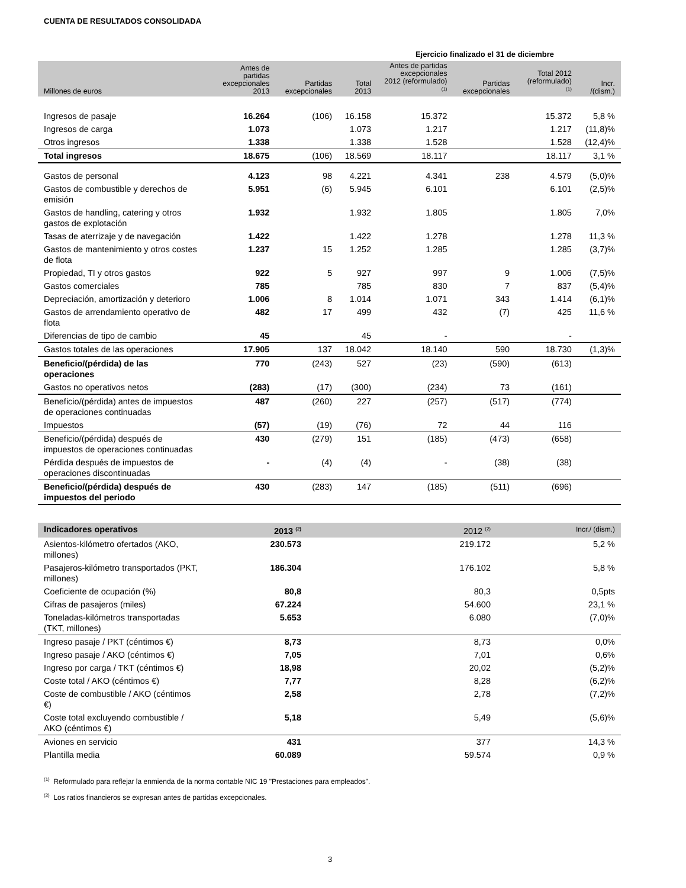CUENTA DE RESULTADOS CONSOLIDADA
| | Ejercicio finalizado el 31 de diciembre | | | | | | |
| --- | --- | --- | --- | --- | --- | --- | --- |
| Millones de euros | Antes de partidas excepcionales 2013 | Partidas excepcionales | Total 2013 | Antes de partidas excepcionales 2012 (reformulado) <sup>(1)</sup> | Partidas excepcionales | Total 2012 (reformulado) <sup>(1)</sup> | Incr. /(dism.) |
| Ingresos de pasaje | 16.264 | (106) | 16.158 | 15.372 | | 15.372 | 5,8 % |
| Ingresos de carga | 1.073 | | 1.073 | 1.217 | | 1.217 | (11,8)% |
| Otros ingresos | 1.338 | | 1.338 | 1.528 | | 1.528 | (12,4)% |
| Total ingresos | 18.675 | (106) | 18.569 | 18.117 | | 18.117 | 3,1 % |
| Gastos de personal | 4.123 | 98 | 4.221 | 4.341 | 238 | 4.579 | (5,0)% |
| Gastos de combustible y derechos de emisión | 5.951 | (6) | 5.945 | 6.101 | | 6.101 | (2,5)% |
| Gastos de handling, catering y otros gastos de explotación | 1.932 | | 1.932 | 1.805 | | 1.805 | 7,0% |
| Tasas de aterrizaje y de navegación | 1.422 | | 1.422 | 1.278 | | 1.278 | 11,3 % |
| Gastos de mantenimiento y otros costes de flota | 1.237 | 15 | 1.252 | 1.285 | | 1.285 | (3,7)% |
| Propiedad, TI y otros gastos | 922 | 5 | 927 | 997 | 9 | 1.006 | (7,5)% |
| Gastos comerciales | 785 | | 785 | 830 | 7 | 837 | (5,4)% |
| Depreciación, amortización y deterioro | 1.006 | 8 | 1.014 | 1.071 | 343 | 1.414 | (6,1)% |
| Gastos de arrendamiento operativo de flota | 482 | 17 | 499 | 432 | (7) | 425 | 11,6 % |
| Diferencias de tipo de cambio | 45 | | 45 | - | | - | |
| Gastos totales de las operaciones | 17.905 | 137 | 18.042 | 18.140 | 590 | 18.730 | (1,3)% |
| Beneficio/(pérdida) de las operaciones | 770 | (243) | 527 | (23) | (590) | (613) | |
| Gastos no operativos netos | (283) | (17) | (300) | (234) | 73 | (161) | |
| Beneficio/(pérdida) antes de impuestos de operaciones continuadas | 487 | (260) | 227 | (257) | (517) | (774) | |
| Impuestos | (57) | (19) | (76) | 72 | 44 | 116 | |
| Beneficio/(pérdida) después de impuestos de operaciones continuadas | 430 | (279) | 151 | (185) | (473) | (658) | |
| Pérdida después de impuestos de operaciones discontinuadas | - | (4) | (4) | - | (38) | (38) | |
| Beneficio/(pérdida) después de impuestos del periodo | 430 | (283) | 147 | (185) | (511) | (696) | |
| Indicadores operativos | 2013 <sup>(2)</sup> | 2012 <sup>(2)</sup> | Incr./ (dism.) |
| --- | --- | --- | --- |
| Asientos-kilómetro ofertados (AKO, millones) | 230.573 | 219.172 | 5,2 % |
| Pasajeros-kilómetro transportados (PKT, millones) | 186.304 | 176.102 | 5,8 % |
| Coeficiente de ocupación (%) | 80,8 | 80,3 | 0,5pts |
| Cifras de pasajeros (miles) | 67.224 | 54.600 | 23,1 % |
| Toneladas-kilómetros transportadas (TKT, millones) | 5.653 | 6.080 | (7,0)% |
| Ingreso pasaje / PKT (céntimos €) | 8,73 | 8,73 | 0,0% |
| Ingreso pasaje / AKO (céntimos €) | 7,05 | 7,01 | 0,6% |
| Ingreso por carga / TKT (céntimos €) | 18,98 | 20,02 | (5,2)% |
| Coste total / AKO (céntimos €) | 7,77 | 8,28 | (6,2)% |
| Coste de combustible / AKO (céntimos €) | 2,58 | 2,78 | (7,2)% |
| Coste total excluyendo combustible / AKO (céntimos €) | 5,18 | 5,49 | (5,6)% |
| Aviones en servicio | 431 | 377 | 14,3 % |
| Plantilla media | 60.089 | 59.574 | 0,9 % |
<sup>(1)</sup> Reformulado para reflejar la enmienda de la norma contable NIC 19 "Prestaciones para empleados".
<sup>(2)</sup> Los ratios financieros se expresan antes de partidas excepcionales.
3